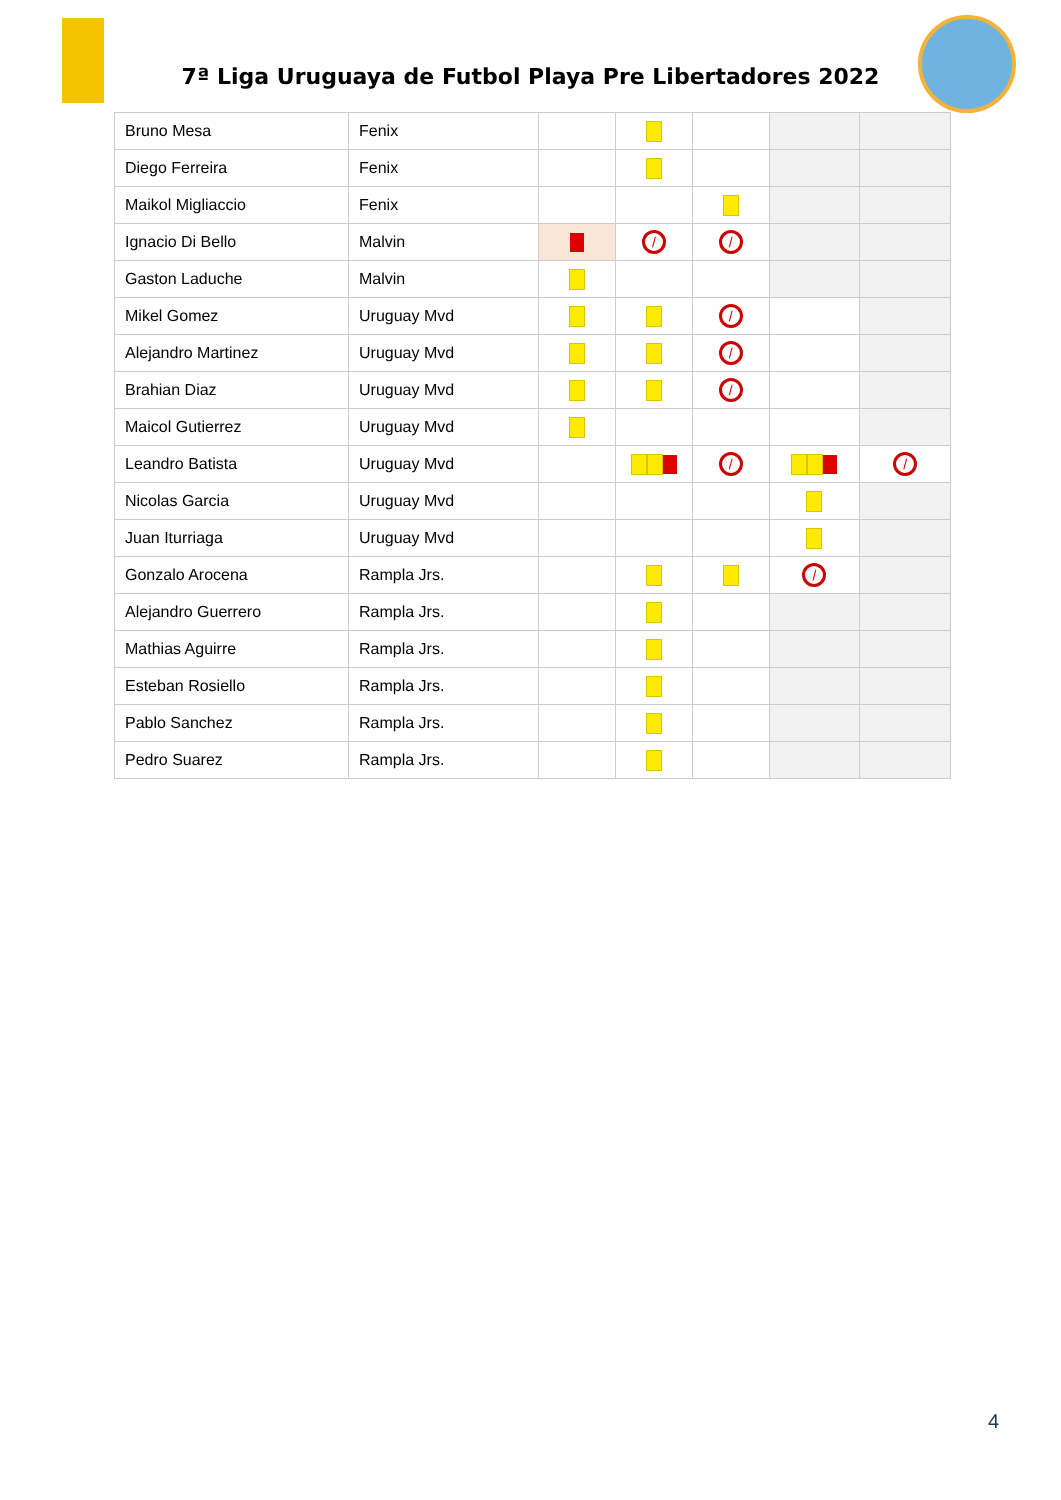7ª Liga Uruguaya de Futbol Playa Pre Libertadores 2022
| Bruno Mesa | Fenix | | | | | |
| Diego Ferreira | Fenix | | | | | |
| Maikol Migliaccio | Fenix | | | | | |
| Ignacio Di Bello | Malvin | | / | / | | |
| Gaston Laduche | Malvin | | | | | |
| Mikel Gomez | Uruguay Mvd | | | / | | |
| Alejandro Martinez | Uruguay Mvd | | | / | | |
| Brahian Diaz | Uruguay Mvd | | | / | | |
| Maicol Gutierrez | Uruguay Mvd | | | | | |
| Leandro Batista | Uruguay Mvd | | | / | | / |
| Nicolas Garcia | Uruguay Mvd | | | | | |
| Juan Iturriaga | Uruguay Mvd | | | | | |
| Gonzalo Arocena | Rampla Jrs. | | | | / | |
| Alejandro Guerrero | Rampla Jrs. | | | | | |
| Mathias Aguirre | Rampla Jrs. | | | | | |
| Esteban Rosiello | Rampla Jrs. | | | | | |
| Pablo Sanchez | Rampla Jrs. | | | | | |
| Pedro Suarez | Rampla Jrs. | | | | | |
4